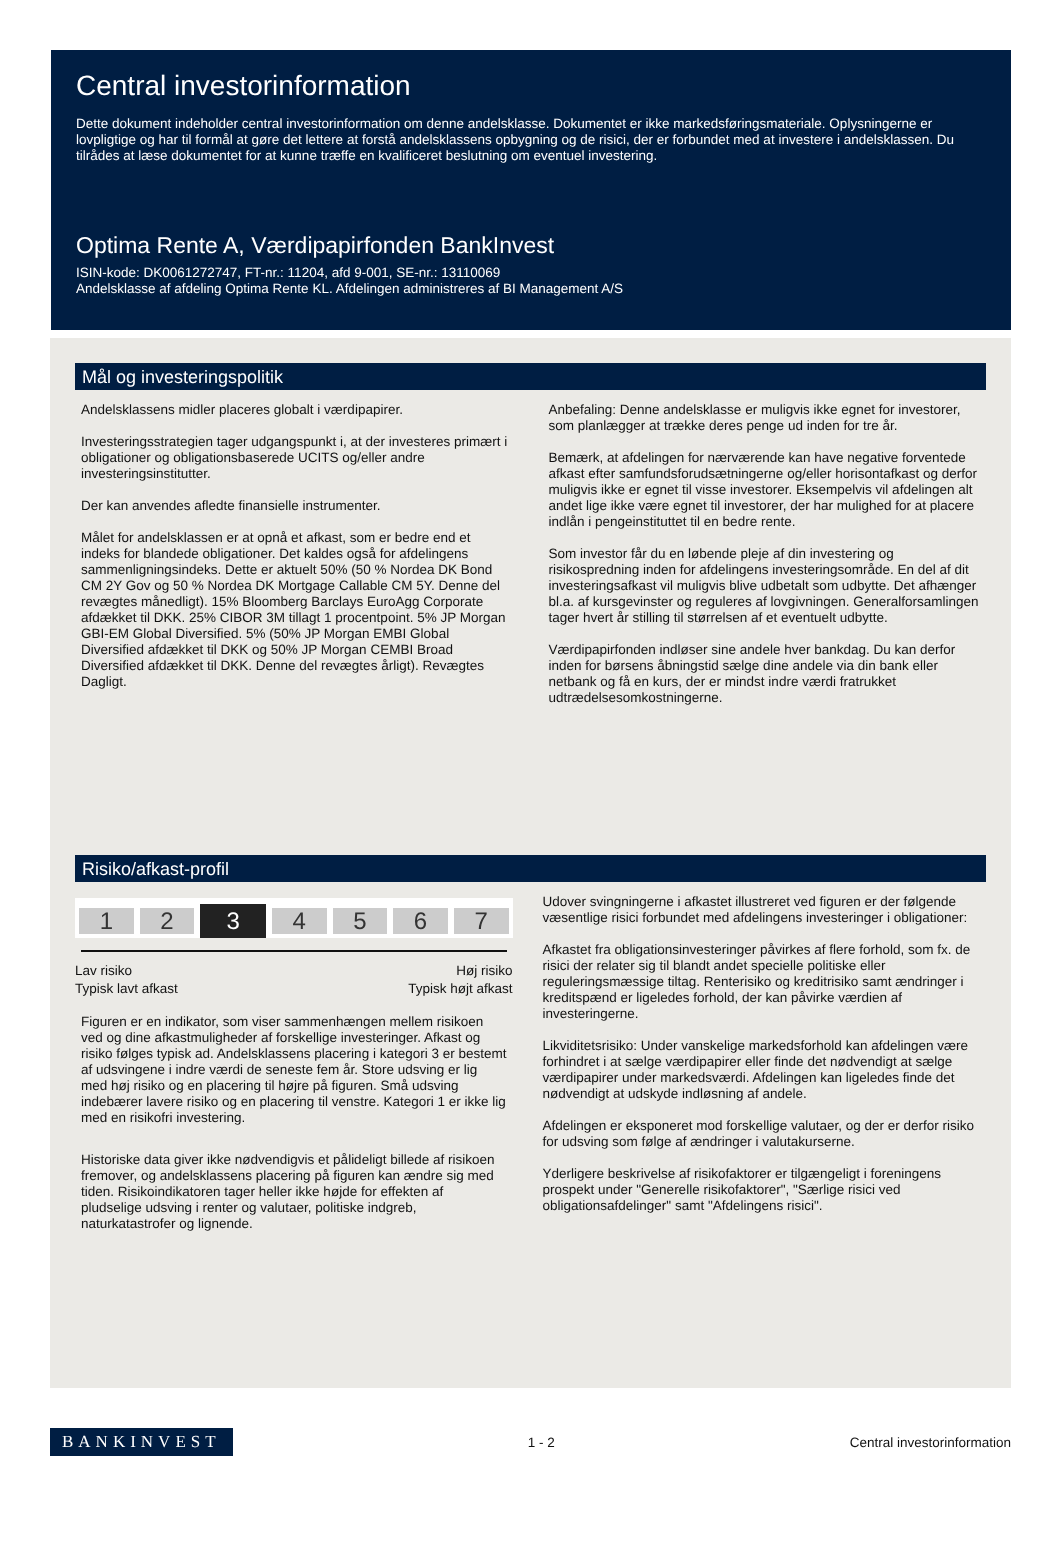Central investorinformation
Dette dokument indeholder central investorinformation om denne andelsklasse. Dokumentet er ikke markedsføringsmateriale. Oplysningerne er lovpligtige og har til formål at gøre det lettere at forstå andelsklassens opbygning og de risici, der er forbundet med at investere i andelsklassen. Du tilrådes at læse dokumentet for at kunne træffe en kvalificeret beslutning om eventuel investering.
Optima Rente A, Værdipapirfonden BankInvest
ISIN-kode: DK0061272747, FT-nr.: 11204, afd 9-001, SE-nr.: 13110069
Andelsklasse af afdeling Optima Rente KL. Afdelingen administreres af BI Management A/S
Mål og investeringspolitik
Andelsklassens midler placeres globalt i værdipapirer.
Investeringsstrategien tager udgangspunkt i, at der investeres primært i obligationer og obligationsbaserede UCITS og/eller andre investeringsinstitutter.
Der kan anvendes afledte finansielle instrumenter.
Målet for andelsklassen er at opnå et afkast, som er bedre end et indeks for blandede obligationer. Det kaldes også for afdelingens sammenligningsindeks. Dette er aktuelt 50% (50 % Nordea DK Bond CM 2Y Gov og 50 % Nordea DK Mortgage Callable CM 5Y. Denne del revægtes månedligt). 15% Bloomberg Barclays EuroAgg Corporate afdækket til DKK. 25% CIBOR 3M tillagt 1 procentpoint. 5% JP Morgan GBI-EM Global Diversified. 5% (50% JP Morgan EMBI Global Diversified afdækket til DKK og 50% JP Morgan CEMBI Broad Diversified afdækket til DKK. Denne del revægtes årligt). Revægtes Dagligt.
Anbefaling: Denne andelsklasse er muligvis ikke egnet for investorer, som planlægger at trække deres penge ud inden for tre år.
Bemærk, at afdelingen for nærværende kan have negative forventede afkast efter samfundsforudsætningerne og/eller horisontafkast og derfor muligvis ikke er egnet til visse investorer. Eksempelvis vil afdelingen alt andet lige ikke være egnet til investorer, der har mulighed for at placere indlån i pengeinstituttet til en bedre rente.
Som investor får du en løbende pleje af din investering og risikospredning inden for afdelingens investeringsområde. En del af dit investeringsafkast vil muligvis blive udbetalt som udbytte. Det afhænger bl.a. af kursgevinster og reguleres af lovgivningen. Generalforsamlingen tager hvert år stilling til størrelsen af et eventuelt udbytte.
Værdipapirfonden indløser sine andele hver bankdag. Du kan derfor inden for børsens åbningstid sælge dine andele via din bank eller netbank og få en kurs, der er mindst indre værdi fratrukket udtrædelsesomkostningerne.
Risiko/afkast-profil
1 2 3 4567
Lav risiko
Typisk lavt afkast Høj risiko
Typisk højt afkast
Figuren er en indikator, som viser sammenhængen mellem risikoen ved og dine afkastmuligheder af forskellige investeringer. Afkast og risiko følges typisk ad. Andelsklassens placering i kategori 3 er bestemt af udsvingene i indre værdi de seneste fem år. Store udsving er lig med høj risiko og en placering til højre på figuren. Små udsving indebærer lavere risiko og en placering til venstre. Kategori 1 er ikke lig med en risikofri investering.
Historiske data giver ikke nødvendigvis et pålideligt billede af risikoen fremover, og andelsklassens placering på figuren kan ændre sig med tiden. Risikoindikatoren tager heller ikke højde for effekten af pludselige udsving i renter og valutaer, politiske indgreb, naturkatastrofer og lignende.
Udover svingningerne i afkastet illustreret ved figuren er der følgende væsentlige risici forbundet med afdelingens investeringer i obligationer:
Afkastet fra obligationsinvesteringer påvirkes af flere forhold, som fx. de risici der relater sig til blandt andet specielle politiske eller reguleringsmæssige tiltag. Renterisiko og kreditrisiko samt ændringer i kreditspænd er ligeledes forhold, der kan påvirke værdien af investeringerne.
Likviditetsrisiko: Under vanskelige markedsforhold kan afdelingen være forhindret i at sælge værdipapirer eller finde det nødvendigt at sælge værdipapirer under markedsværdi. Afdelingen kan ligeledes finde det nødvendigt at udskyde indløsning af andele.
Afdelingen er eksponeret mod forskellige valutaer, og der er derfor risiko for udsving som følge af ændringer i valutakurserne.
Yderligere beskrivelse af risikofaktorer er tilgængeligt i foreningens prospekt under "Generelle risikofaktorer", "Særlige risici ved obligationsafdelinger" samt "Afdelingens risici".
BANKINVEST 1 - 2 Central investorinformation